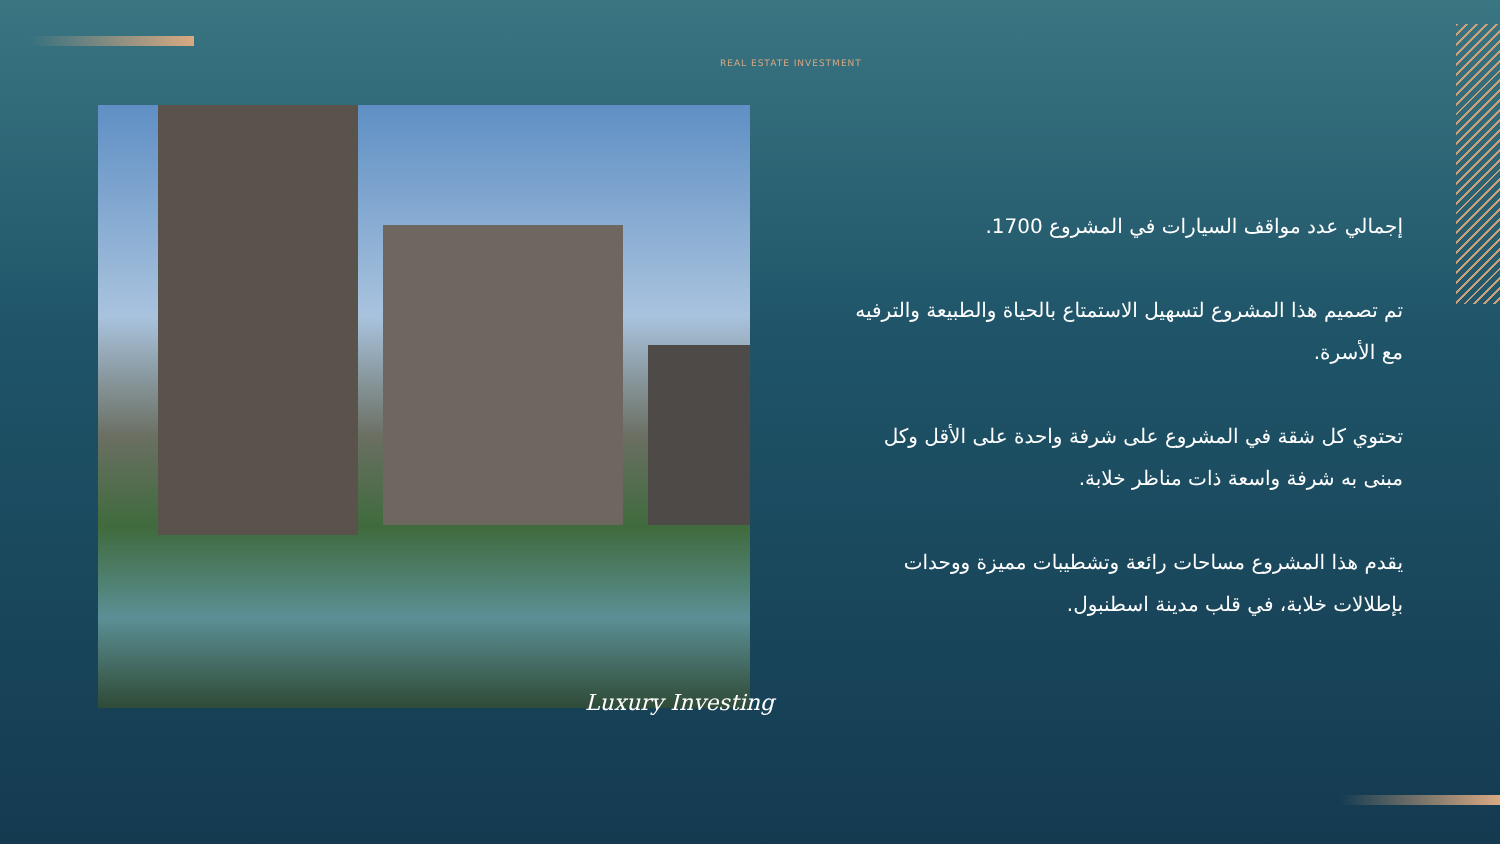REAL ESTATE INVESTMENT
Luxury Investing
إجمالي عدد مواقف السيارات في المشروع 1700.
تم تصميم هذا المشروع لتسهيل الاستمتاع بالحياة والطبيعة والترفيه مع الأسرة.
تحتوي كل شقة في المشروع على شرفة واحدة على الأقل وكل مبنى به شرفة واسعة ذات مناظر خلابة.
يقدم هذا المشروع مساحات رائعة وتشطيبات مميزة ووحدات بإطلالات خلابة، في قلب مدينة اسطنبول.